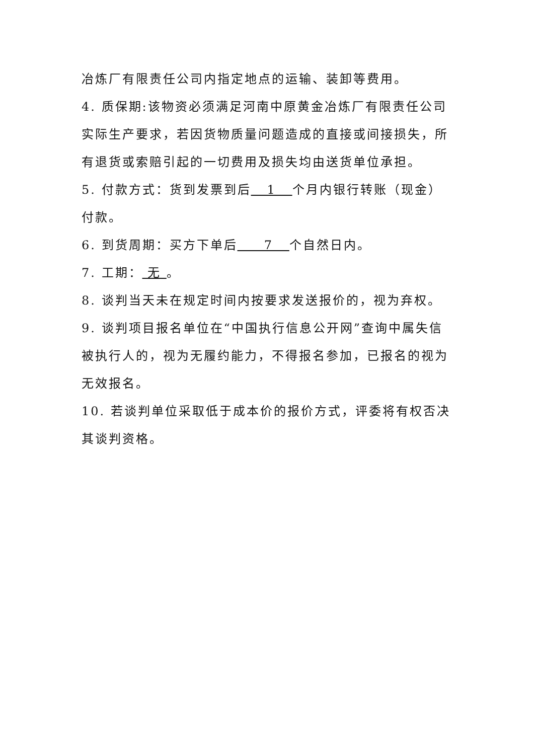冶炼厂有限责任公司内指定地点的运输、装卸等费用。
4. 质保期:该物资必须满足河南中原黄金冶炼厂有限责任公司实际生产要求，若因货物质量问题造成的直接或间接损失，所有退货或索赔引起的一切费用及损失均由送货单位承担。
5. 付款方式：货到发票到后 1 个月内银行转账（现金）付款。
6. 到货周期：买方下单后 7 个自然日内。
7. 工期： 无 。
8. 谈判当天未在规定时间内按要求发送报价的，视为弃权。
9. 谈判项目报名单位在“中国执行信息公开网”查询中属失信被执行人的，视为无履约能力，不得报名参加，已报名的视为无效报名。
10. 若谈判单位采取低于成本价的报价方式，评委将有权否决其谈判资格。